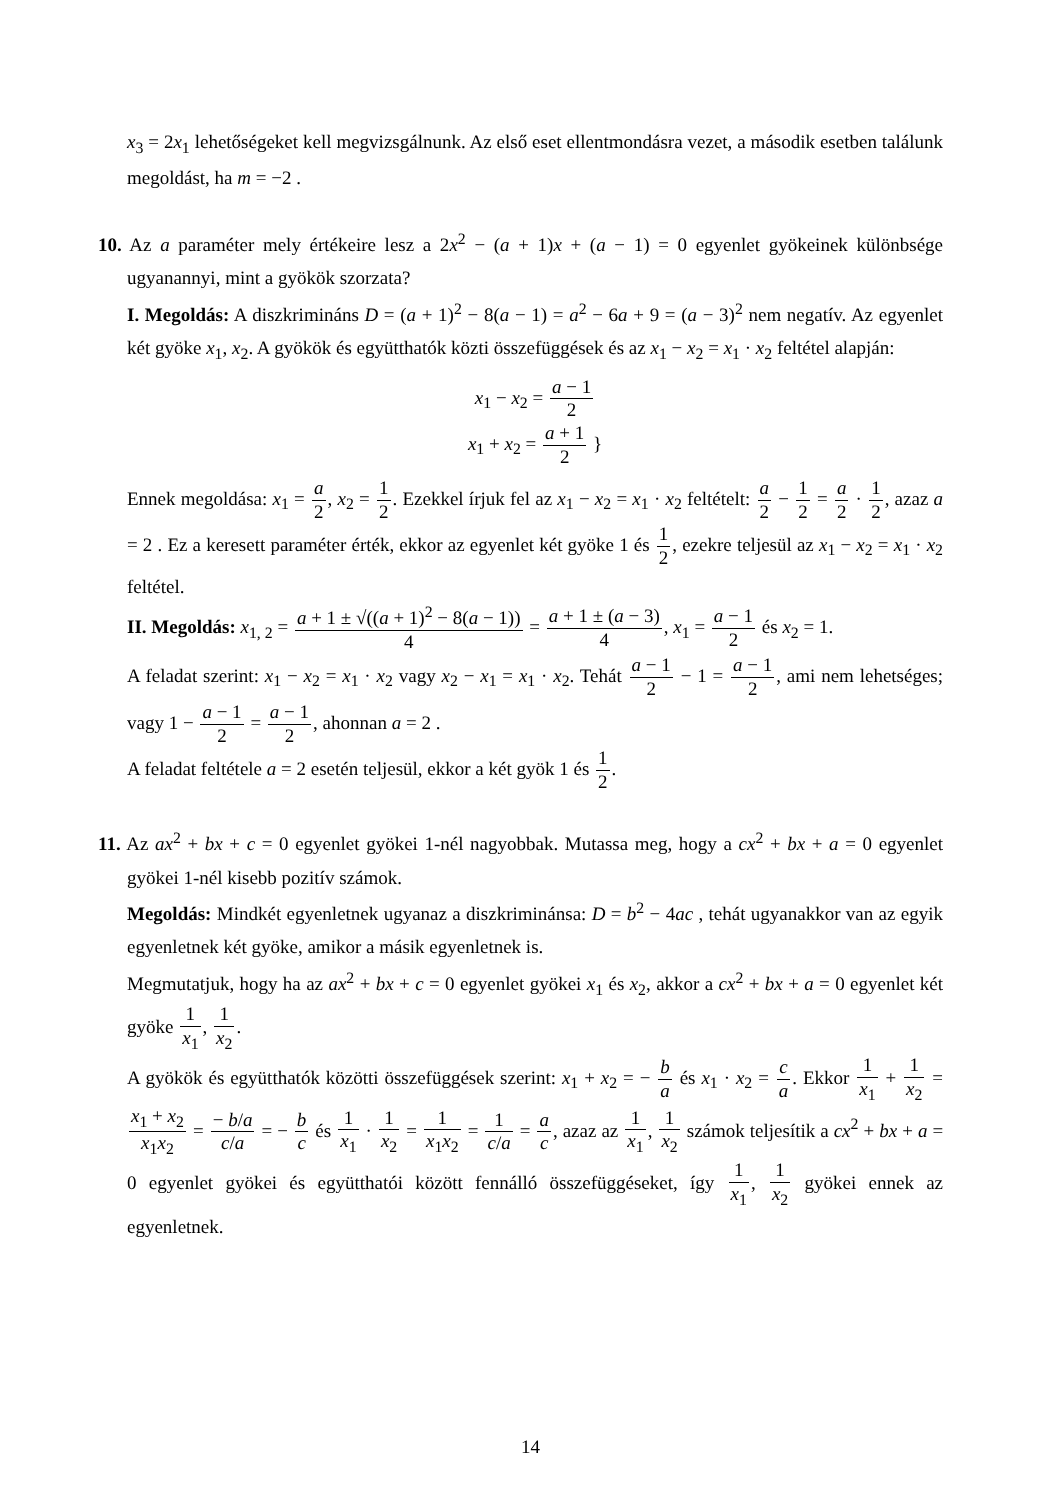x<sub>3</sub> = 2x<sub>1</sub> lehetőségeket kell megvizsgálnunk. Az első eset ellentmondásra vezet, a második esetben találunk megoldást, ha m = −2 .
10. Az a paraméter mely értékeire lesz a 2x<sup>2</sup> − (a + 1)x + (a − 1) = 0 egyenlet gyökeinek különbsége ugyanannyi, mint a gyökök szorzata?
I. Megoldás: A diszkrimináns D = (a + 1)<sup>2</sup> − 8(a − 1) = a<sup>2</sup> − 6a + 9 = (a − 3)<sup>2</sup> nem negatív. Az egyenlet két gyöke x<sub>1</sub>, x<sub>2</sub>. A gyökök és együtthatók közti összefüggések és az x<sub>1</sub> − x<sub>2</sub> = x<sub>1</sub> · x<sub>2</sub> feltétel alapján:
x<sub>1</sub> − x<sub>2</sub> = a − 1 2
x<sub>1</sub> + x<sub>2</sub> = a + 1 2 }
Ennek megoldása: x<sub>1</sub> = a 2, x<sub>2</sub> = 1 2. Ezekkel írjuk fel az x<sub>1</sub> − x<sub>2</sub> = x<sub>1</sub> · x<sub>2</sub> feltételt: a 2 − 1 2 = a 2 · 1 2, azaz a = 2 . Ez a keresett paraméter érték, ekkor az egyenlet két gyöke 1 és 1 2, ezekre teljesül az x<sub>1</sub> − x<sub>2</sub> = x<sub>1</sub> · x<sub>2</sub> feltétel.
II. Megoldás: x<sub>1, 2</sub> = a + 1 ± √((a + 1)<sup>2</sup> − 8(a − 1)) 4 = a + 1 ± (a − 3) 4, x<sub>1</sub> = a − 1 2 és x<sub>2</sub> = 1.
A feladat szerint: x<sub>1</sub> − x<sub>2</sub> = x<sub>1</sub> · x<sub>2</sub> vagy x<sub>2</sub> − x<sub>1</sub> = x<sub>1</sub> · x<sub>2</sub>. Tehát a − 1 2 − 1 = a − 1 2, ami nem lehetséges; vagy 1 − a − 1 2 = a − 1 2, ahonnan a = 2 .
A feladat feltétele a = 2 esetén teljesül, ekkor a két gyök 1 és 1 2.
11. Az ax<sup>2</sup> + bx + c = 0 egyenlet gyökei 1-nél nagyobbak. Mutassa meg, hogy a cx<sup>2</sup> + bx + a = 0 egyenlet gyökei 1-nél kisebb pozitív számok.
Megoldás: Mindkét egyenletnek ugyanaz a diszkriminánsa: D = b<sup>2</sup> − 4ac , tehát ugyanakkor van az egyik egyenletnek két gyöke, amikor a másik egyenletnek is.
Megmutatjuk, hogy ha az ax<sup>2</sup> + bx + c = 0 egyenlet gyökei x<sub>1</sub> és x<sub>2</sub>, akkor a cx<sup>2</sup> + bx + a = 0 egyenlet két gyöke 1 x<sub>1</sub>, 1 x<sub>2</sub>.
A gyökök és együtthatók közötti összefüggések szerint: x<sub>1</sub> + x<sub>2</sub> = − b a és x<sub>1</sub> · x<sub>2</sub> = c a. Ekkor 1 x<sub>1</sub> + 1 x<sub>2</sub> = x<sub>1</sub> + x<sub>2</sub> x<sub>1</sub>x<sub>2</sub> = − b/a c/a = − b c és 1 x<sub>1</sub> · 1 x<sub>2</sub> = 1 x<sub>1</sub>x<sub>2</sub> = 1 c/a = a c, azaz az 1 x<sub>1</sub>, 1 x<sub>2</sub> számok teljesítik a cx<sup>2</sup> + bx + a = 0 egyenlet gyökei és együtthatói között fennálló összefüggéseket, így 1 x<sub>1</sub>, 1 x<sub>2</sub> gyökei ennek az egyenletnek.
14